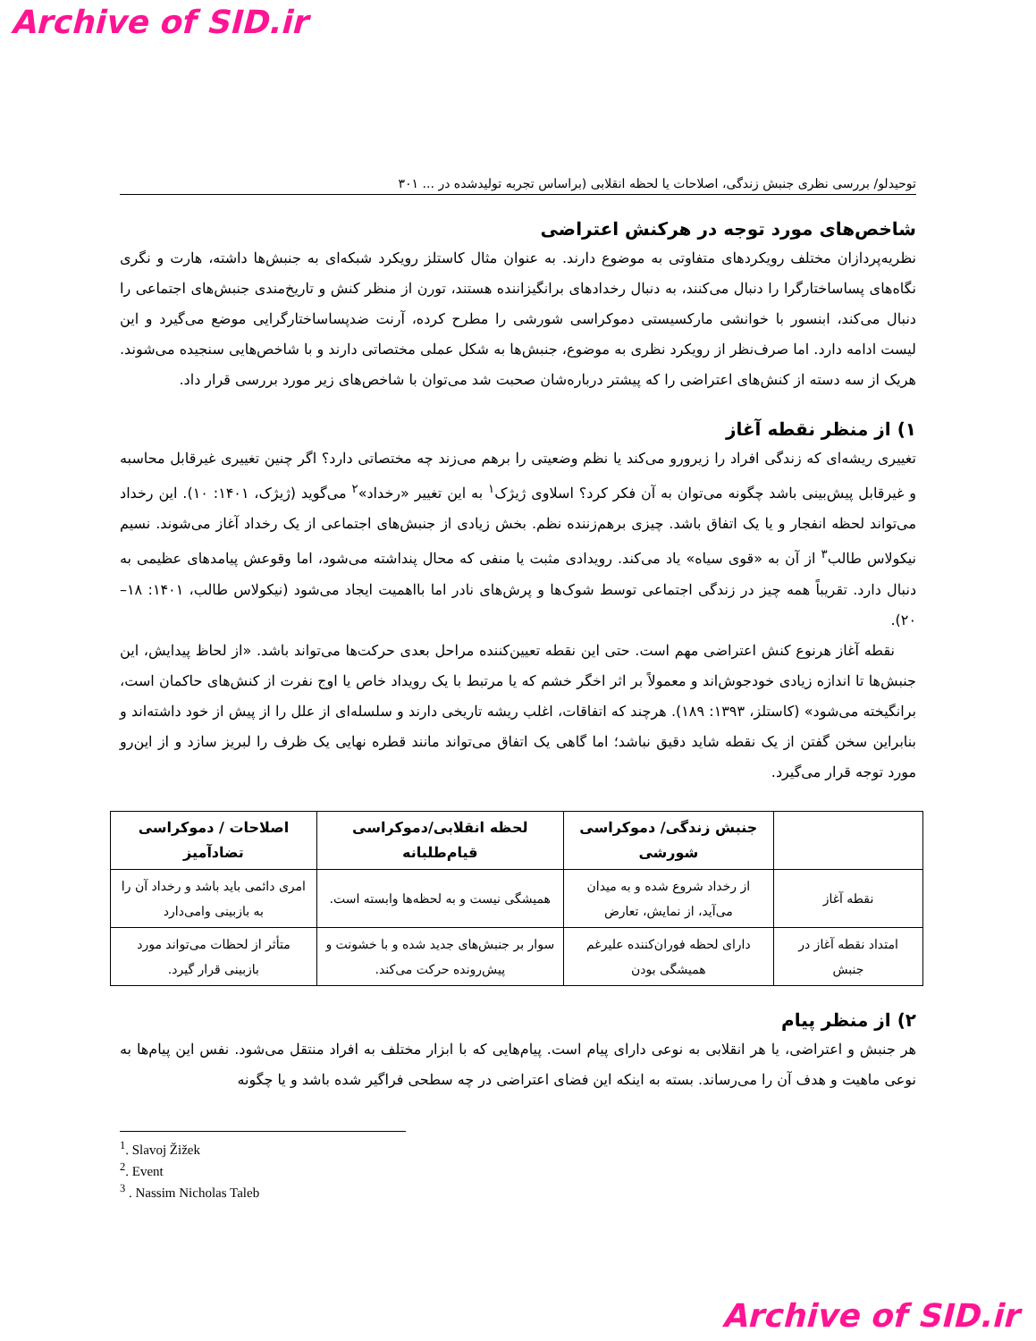Archive of SID.ir
توحیدلو/ بررسی نظری جنبش زندگی، اصلاحات یا لحظه انقلابی (براساس تجربه تولیدشده در ... ۳۰۱
شاخص‌های مورد توجه در هرکنش اعتراضی
نظریه‌پردازان مختلف رویکردهای متفاوتی به موضوع دارند. به عنوان مثال کاستلز رویکرد شبکه‌ای به جنبش‌ها داشته، هارت و نگری نگاه‌های پساساختارگرا را دنبال می‌کنند، به دنبال رخدادهای برانگیزاننده هستند، تورن از منظر کنش و تاریخ‌مندی جنبش‌های اجتماعی را دنبال می‌کند، ابنسور با خوانشی مارکسیستی دموکراسی شورشی را مطرح کرده، آرنت ضدپساساختارگرایی موضع می‌گیرد و این لیست ادامه دارد. اما صرف‌نظر از رویکرد نظری به موضوع، جنبش‌ها به شکل عملی مختصاتی دارند و با شاخص‌هایی سنجیده می‌شوند. هریک از سه دسته از کنش‌های اعتراضی را که پیشتر درباره‌شان صحبت شد می‌توان با شاخص‌های زیر مورد بررسی قرار داد.
۱) از منظر نقطه آغاز
تغییری ریشه‌ای که زندگی افراد را زیرورو می‌کند یا نظم وضعیتی را برهم می‌زند چه مختصاتی دارد؟ اگر چنین تغییری غیرقابل محاسبه و غیرقابل پیش‌بینی باشد چگونه می‌توان به آن فکر کرد؟ اسلاوی ژیژک<sup>۱</sup> به این تغییر «رخداد»<sup>۲</sup> می‌گوید (ژیژک، ۱۴۰۱: ۱۰). این رخداد می‌تواند لحظه انفجار و یا یک اتفاق باشد. چیزی برهم‌زننده نظم. بخش زیادی از جنبش‌های اجتماعی از یک رخداد آغاز می‌شوند. نسیم نیکولاس طالب<sup>۳</sup> از آن به «قوی سیاه» یاد می‌کند. رویدادی مثبت یا منفی که محال پنداشته می‌شود، اما وقوعش پیامدهای عظیمی به دنبال دارد. تقریباً همه چیز در زندگی اجتماعی توسط شوک‌ها و پرش‌های نادر اما بااهمیت ایجاد می‌شود (نیکولاس طالب، ۱۴۰۱: ۱۸–۲۰).
نقطه آغاز هرنوع کنش اعتراضی مهم است. حتی این نقطه تعیین‌کننده مراحل بعدی حرکت‌ها می‌تواند باشد. «از لحاظ پیدایش، این جنبش‌ها تا اندازه زیادی خودجوش‌اند و معمولاً بر اثر اخگر خشم که یا مرتبط با یک رویداد خاص یا اوج نفرت از کنش‌های حاکمان است، برانگیخته می‌شود» (کاستلز، ۱۳۹۳: ۱۸۹). هرچند که اتفاقات، اغلب ریشه تاریخی دارند و سلسله‌ای از علل را از پیش از خود داشته‌اند و بنابراین سخن گفتن از یک نقطه شاید دقیق نباشد؛ اما گاهی یک اتفاق می‌تواند مانند قطره نهایی یک ظرف را لبریز سازد و از این‌رو مورد توجه قرار می‌گیرد.
| | جنبش زندگی/ دموکراسی شورشی | لحظه انقلابی/دموکراسی قیام‌طلبانه | اصلاحات / دموکراسی تضادآمیز |
| --- | --- | --- | --- |
| نقطه آغاز | از رخداد شروع شده و به میدان می‌آید، از نمایش، تعارض | همیشگی نیست و به لحظه‌ها وابسته است. | امری دائمی باید باشد و رخداد آن را به بازبینی وامی‌دارد |
| امتداد نقطه آغاز در جنبش | دارای لحظه فوران‌کننده علیرغم همیشگی بودن | سوار بر جنبش‌های جدید شده و با خشونت و پیش‌رونده حرکت می‌کند. | متأثر از لحظات می‌تواند مورد بازبینی قرار گیرد. |
۲) از منظر پیام
هر جنبش و اعتراضی، یا هر انقلابی به نوعی دارای پیام است. پیام‌هایی که با ابزار مختلف به افراد منتقل می‌شود. نفس این پیام‌ها به نوعی ماهیت و هدف آن را می‌رساند. بسته به اینکه این فضای اعتراضی در چه سطحی فراگیر شده باشد و یا چگونه
<sup>1</sup>. Slavoj Žižek
<sup>2</sup>. Event
<sup>3</sup> . Nassim Nicholas Taleb
Archive of SID.ir